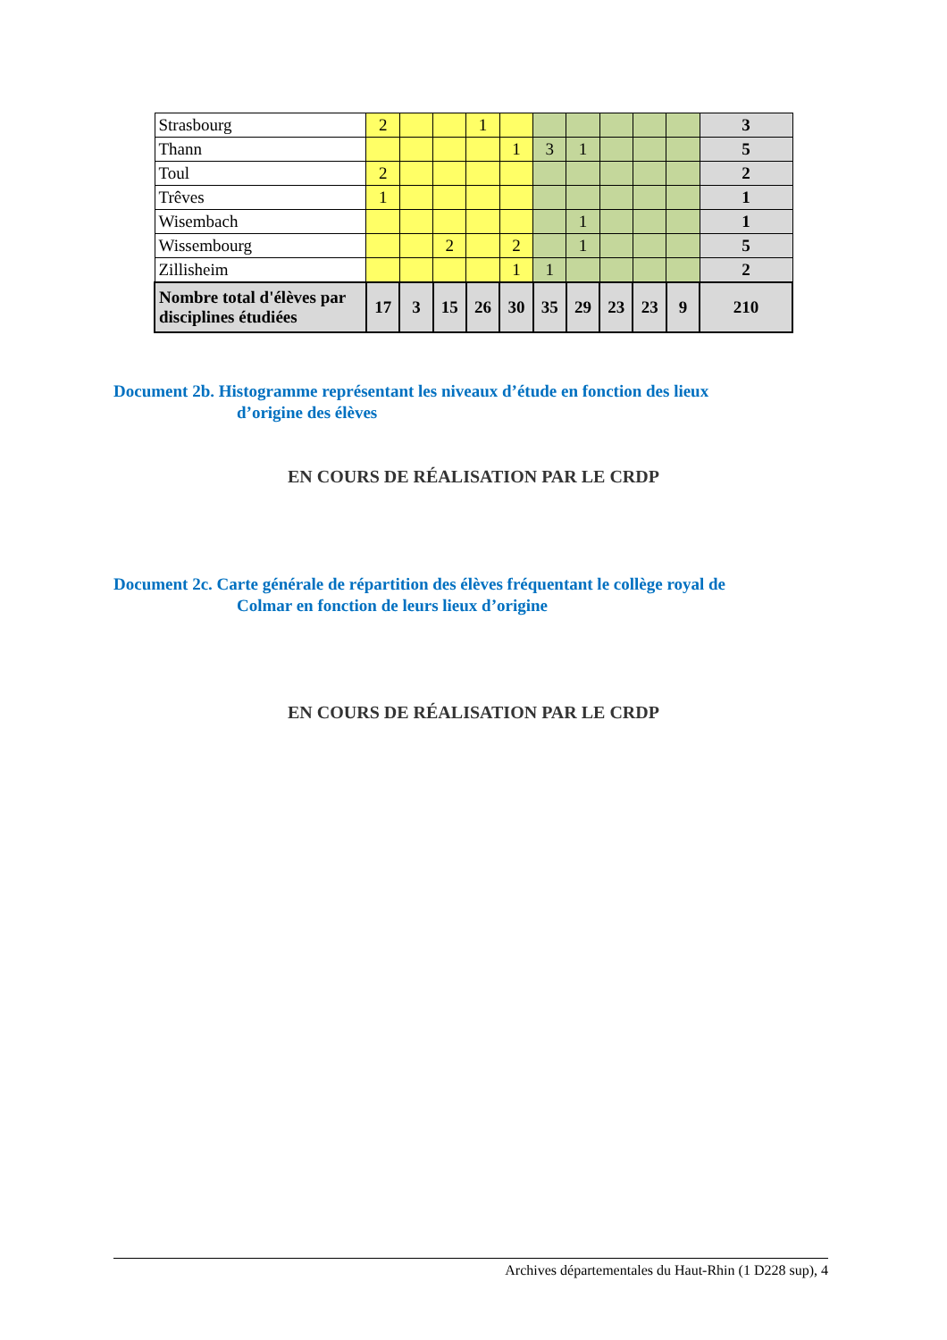| Strasbourg | 2 | | | 1 | | | | | | | 3 |
| Thann | | | | | 1 | 3 | 1 | | | | 5 |
| Toul | 2 | | | | | | | | | | 2 |
| Trêves | 1 | | | | | | | | | | 1 |
| Wisembach | | | | | | | 1 | | | | 1 |
| Wissembourg | | | 2 | | 2 | | 1 | | | | 5 |
| Zillisheim | | | | | 1 | 1 | | | | | 2 |
| Nombre total d'élèves par disciplines étudiées | 17 | 3 | 15 | 26 | 30 | 35 | 29 | 23 | 23 | 9 | 210 |
Document 2b. Histogramme représentant les niveaux d’étude en fonction des lieux
d’origine des élèves
EN COURS DE RÉALISATION PAR LE CRDP
Document 2c. Carte générale de répartition des élèves fréquentant le collège royal de
Colmar en fonction de leurs lieux d’origine
EN COURS DE RÉALISATION PAR LE CRDP
Archives départementales du Haut-Rhin (1 D228 sup), 4